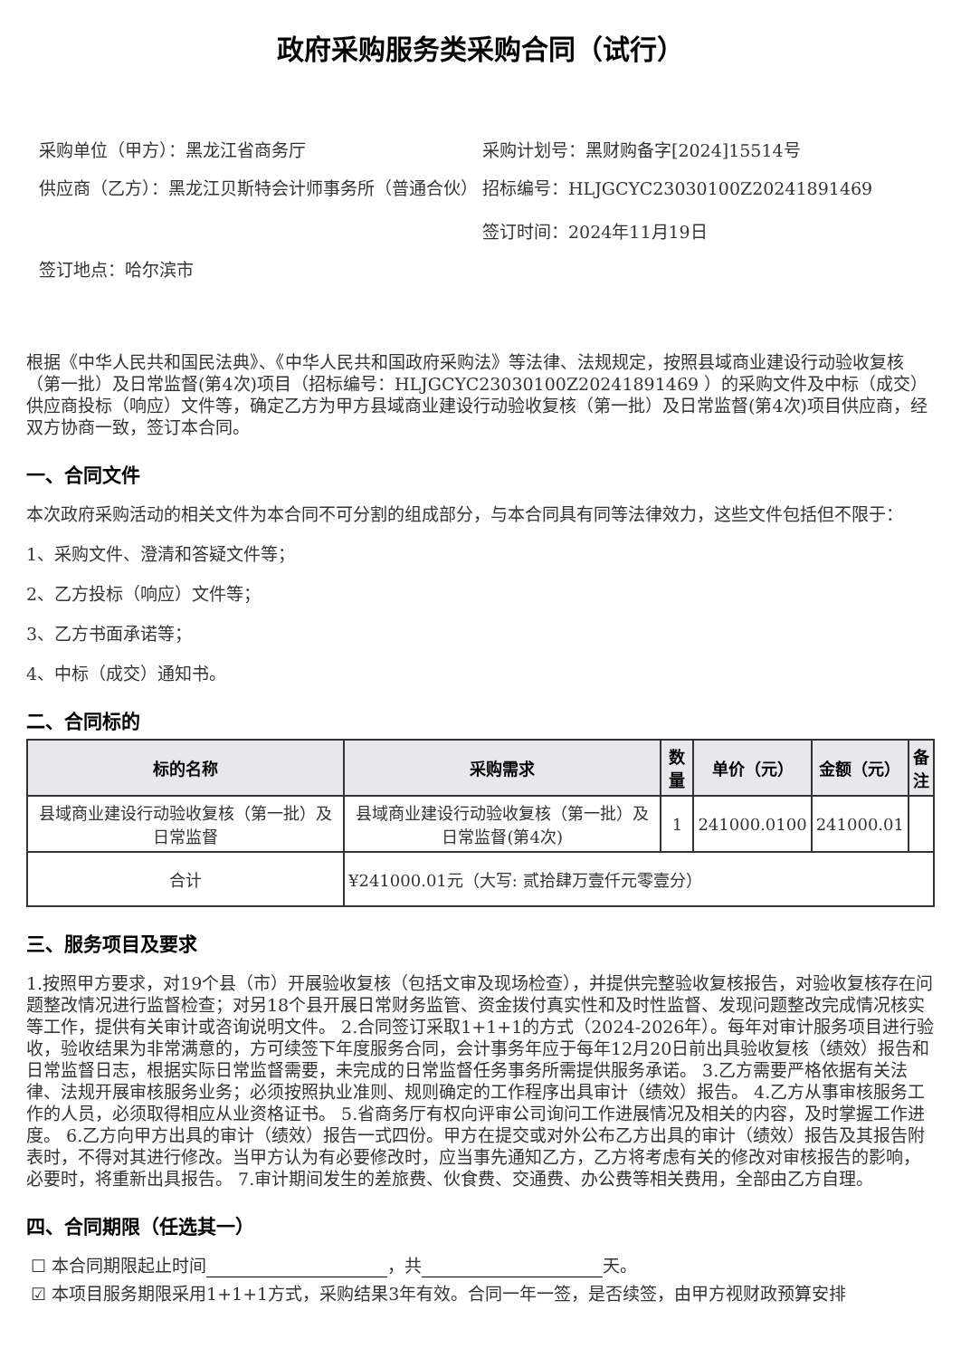政府采购服务类采购合同（试行）
采购单位（甲方）：黑龙江省商务厅
采购计划号：黑财购备字[2024]15514号
供应商（乙方）：黑龙江贝斯特会计师事务所（普通合伙）
招标编号：HLJGCYC23030100Z20241891469
签订时间：2024年11月19日
签订地点：哈尔滨市
根据《中华人民共和国民法典》、《中华人民共和国政府采购法》等法律、法规规定，按照县域商业建设行动验收复核（第一批）及日常监督(第4次)项目（招标编号：HLJGCYC23030100Z20241891469 ）的采购文件及中标（成交）供应商投标（响应）文件等，确定乙方为甲方县域商业建设行动验收复核（第一批）及日常监督(第4次)项目供应商，经双方协商一致，签订本合同。
一、合同文件
本次政府采购活动的相关文件为本合同不可分割的组成部分，与本合同具有同等法律效力，这些文件包括但不限于：
1、采购文件、澄清和答疑文件等；
2、乙方投标（响应）文件等；
3、乙方书面承诺等；
4、中标（成交）通知书。
二、合同标的
| 标的名称 | 采购需求 | 数量 | 单价（元） | 金额（元） | 备注 |
| --- | --- | --- | --- | --- | --- |
| 县域商业建设行动验收复核（第一批）及日常监督 | 县域商业建设行动验收复核（第一批）及日常监督(第4次) | 1 | 241000.0100 | 241000.01 | |
| 合计 | ¥241000.01元（大写: 贰拾肆万壹仟元零壹分） | | | | |
三、服务项目及要求
1.按照甲方要求，对19个县（市）开展验收复核（包括文审及现场检查），并提供完整验收复核报告，对验收复核存在问题整改情况进行监督检查；对另18个县开展日常财务监管、资金拨付真实性和及时性监督、发现问题整改完成情况核实等工作，提供有关审计或咨询说明文件。 2.合同签订采取1+1+1的方式（2024-2026年）。每年对审计服务项目进行验收，验收结果为非常满意的，方可续签下年度服务合同，会计事务年应于每年12月20日前出具验收复核（绩效）报告和日常监督日志，根据实际日常监督需要，未完成的日常监督任务事务所需提供服务承诺。 3.乙方需要严格依据有关法律、法规开展审核服务业务；必须按照执业准则、规则确定的工作程序出具审计（绩效）报告。 4.乙方从事审核服务工作的人员，必须取得相应从业资格证书。 5.省商务厅有权向评审公司询问工作进展情况及相关的内容，及时掌握工作进度。 6.乙方向甲方出具的审计（绩效）报告一式四份。甲方在提交或对外公布乙方出具的审计（绩效）报告及其报告附表时，不得对其进行修改。当甲方认为有必要修改时，应当事先通知乙方，乙方将考虑有关的修改对审核报告的影响，必要时，将重新出具报告。 7.审计期间发生的差旅费、伙食费、交通费、办公费等相关费用，全部由乙方自理。
四、合同期限（任选其一）
☐ 本合同期限起止时间 ，共 天。
☑ 本项目服务期限采用1+1+1方式，采购结果3年有效。合同一年一签，是否续签，由甲方视财政预算安排